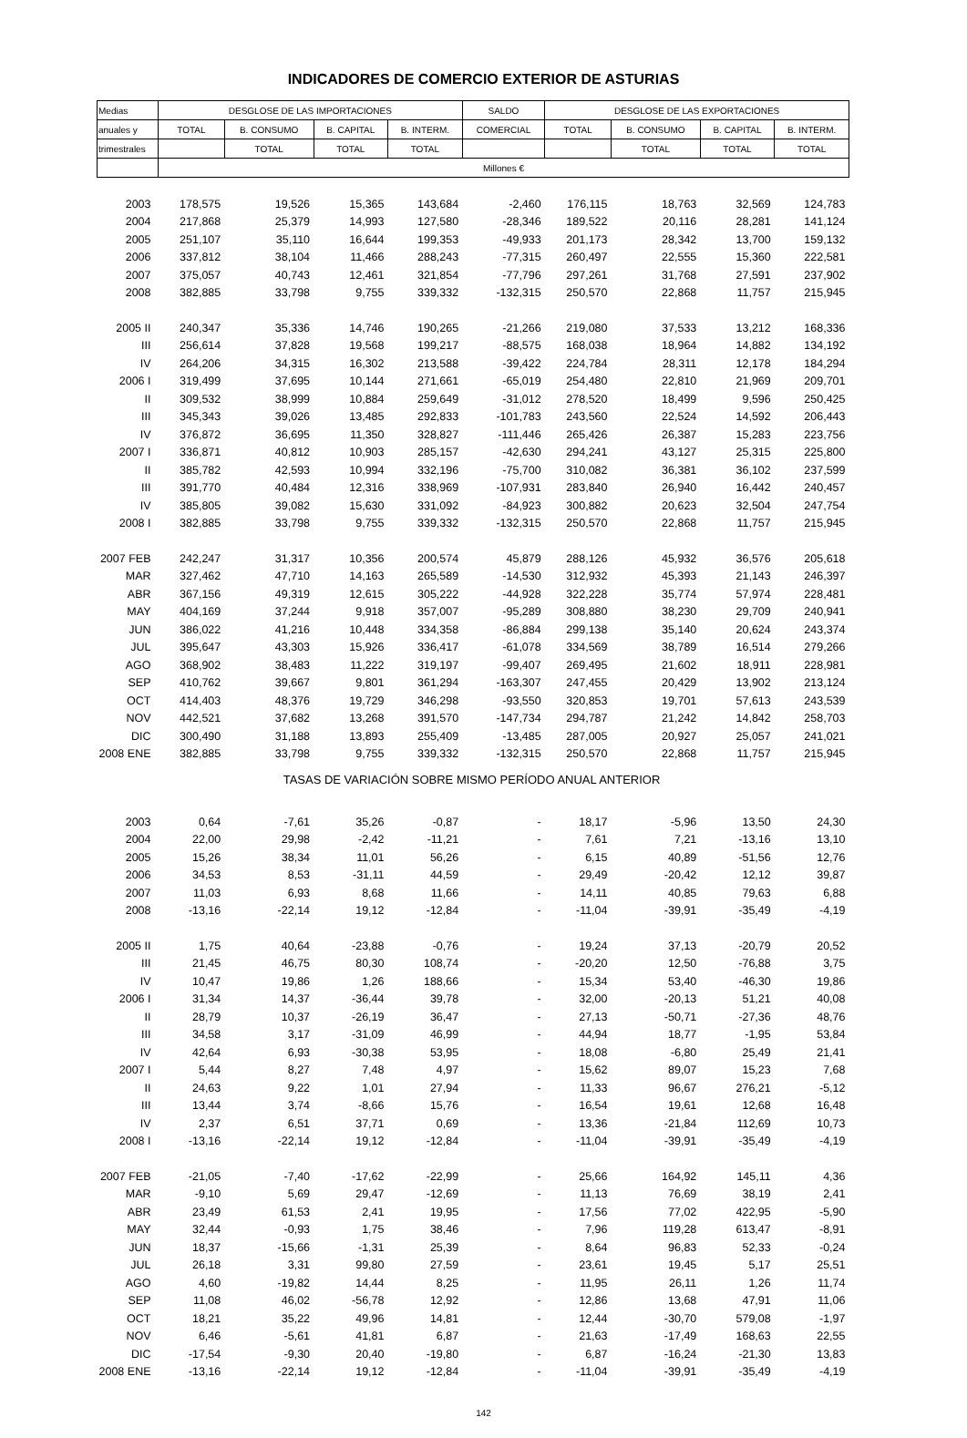INDICADORES DE COMERCIO EXTERIOR DE ASTURIAS
| Medias | DESGLOSE DE LAS IMPORTACIONES | | | | SALDO | DESGLOSE DE LAS EXPORTACIONES | | | |
| --- | --- | --- | --- | --- | --- | --- | --- | --- | --- |
| anuales y | TOTAL | B. CONSUMO | B. CAPITAL | B. INTERM. | COMERCIAL | TOTAL | B. CONSUMO | B. CAPITAL | B. INTERM. |
| trimestrales | | TOTAL | TOTAL | TOTAL | | | TOTAL | TOTAL | TOTAL |
| | Millones € | | | | | | | | |
| 2003 | 178,575 | 19,526 | 15,365 | 143,684 | -2,460 | 176,115 | 18,763 | 32,569 | 124,783 |
| 2004 | 217,868 | 25,379 | 14,993 | 127,580 | -28,346 | 189,522 | 20,116 | 28,281 | 141,124 |
| 2005 | 251,107 | 35,110 | 16,644 | 199,353 | -49,933 | 201,173 | 28,342 | 13,700 | 159,132 |
| 2006 | 337,812 | 38,104 | 11,466 | 288,243 | -77,315 | 260,497 | 22,555 | 15,360 | 222,581 |
| 2007 | 375,057 | 40,743 | 12,461 | 321,854 | -77,796 | 297,261 | 31,768 | 27,591 | 237,902 |
| 2008 | 382,885 | 33,798 | 9,755 | 339,332 | -132,315 | 250,570 | 22,868 | 11,757 | 215,945 |
| 2005 II | 240,347 | 35,336 | 14,746 | 190,265 | -21,266 | 219,080 | 37,533 | 13,212 | 168,336 |
| III | 256,614 | 37,828 | 19,568 | 199,217 | -88,575 | 168,038 | 18,964 | 14,882 | 134,192 |
| IV | 264,206 | 34,315 | 16,302 | 213,588 | -39,422 | 224,784 | 28,311 | 12,178 | 184,294 |
| 2006 I | 319,499 | 37,695 | 10,144 | 271,661 | -65,019 | 254,480 | 22,810 | 21,969 | 209,701 |
| II | 309,532 | 38,999 | 10,884 | 259,649 | -31,012 | 278,520 | 18,499 | 9,596 | 250,425 |
| III | 345,343 | 39,026 | 13,485 | 292,833 | -101,783 | 243,560 | 22,524 | 14,592 | 206,443 |
| IV | 376,872 | 36,695 | 11,350 | 328,827 | -111,446 | 265,426 | 26,387 | 15,283 | 223,756 |
| 2007 I | 336,871 | 40,812 | 10,903 | 285,157 | -42,630 | 294,241 | 43,127 | 25,315 | 225,800 |
| II | 385,782 | 42,593 | 10,994 | 332,196 | -75,700 | 310,082 | 36,381 | 36,102 | 237,599 |
| III | 391,770 | 40,484 | 12,316 | 338,969 | -107,931 | 283,840 | 26,940 | 16,442 | 240,457 |
| IV | 385,805 | 39,082 | 15,630 | 331,092 | -84,923 | 300,882 | 20,623 | 32,504 | 247,754 |
| 2008 I | 382,885 | 33,798 | 9,755 | 339,332 | -132,315 | 250,570 | 22,868 | 11,757 | 215,945 |
| 2007 FEB | 242,247 | 31,317 | 10,356 | 200,574 | 45,879 | 288,126 | 45,932 | 36,576 | 205,618 |
| MAR | 327,462 | 47,710 | 14,163 | 265,589 | -14,530 | 312,932 | 45,393 | 21,143 | 246,397 |
| ABR | 367,156 | 49,319 | 12,615 | 305,222 | -44,928 | 322,228 | 35,774 | 57,974 | 228,481 |
| MAY | 404,169 | 37,244 | 9,918 | 357,007 | -95,289 | 308,880 | 38,230 | 29,709 | 240,941 |
| JUN | 386,022 | 41,216 | 10,448 | 334,358 | -86,884 | 299,138 | 35,140 | 20,624 | 243,374 |
| JUL | 395,647 | 43,303 | 15,926 | 336,417 | -61,078 | 334,569 | 38,789 | 16,514 | 279,266 |
| AGO | 368,902 | 38,483 | 11,222 | 319,197 | -99,407 | 269,495 | 21,602 | 18,911 | 228,981 |
| SEP | 410,762 | 39,667 | 9,801 | 361,294 | -163,307 | 247,455 | 20,429 | 13,902 | 213,124 |
| OCT | 414,403 | 48,376 | 19,729 | 346,298 | -93,550 | 320,853 | 19,701 | 57,613 | 243,539 |
| NOV | 442,521 | 37,682 | 13,268 | 391,570 | -147,734 | 294,787 | 21,242 | 14,842 | 258,703 |
| DIC | 300,490 | 31,188 | 13,893 | 255,409 | -13,485 | 287,005 | 20,927 | 25,057 | 241,021 |
| 2008 ENE | 382,885 | 33,798 | 9,755 | 339,332 | -132,315 | 250,570 | 22,868 | 11,757 | 215,945 |
| TASAS DE VARIACIÓN SOBRE MISMO PERÍODO ANUAL ANTERIOR | | | | | | | | | |
| 2003 | 0,64 | -7,61 | 35,26 | -0,87 | - | 18,17 | -5,96 | 13,50 | 24,30 |
| 2004 | 22,00 | 29,98 | -2,42 | -11,21 | - | 7,61 | 7,21 | -13,16 | 13,10 |
| 2005 | 15,26 | 38,34 | 11,01 | 56,26 | - | 6,15 | 40,89 | -51,56 | 12,76 |
| 2006 | 34,53 | 8,53 | -31,11 | 44,59 | - | 29,49 | -20,42 | 12,12 | 39,87 |
| 2007 | 11,03 | 6,93 | 8,68 | 11,66 | - | 14,11 | 40,85 | 79,63 | 6,88 |
| 2008 | -13,16 | -22,14 | 19,12 | -12,84 | - | -11,04 | -39,91 | -35,49 | -4,19 |
| 2005 II | 1,75 | 40,64 | -23,88 | -0,76 | - | 19,24 | 37,13 | -20,79 | 20,52 |
| III | 21,45 | 46,75 | 80,30 | 108,74 | - | -20,20 | 12,50 | -76,88 | 3,75 |
| IV | 10,47 | 19,86 | 1,26 | 188,66 | - | 15,34 | 53,40 | -46,30 | 19,86 |
| 2006 I | 31,34 | 14,37 | -36,44 | 39,78 | - | 32,00 | -20,13 | 51,21 | 40,08 |
| II | 28,79 | 10,37 | -26,19 | 36,47 | - | 27,13 | -50,71 | -27,36 | 48,76 |
| III | 34,58 | 3,17 | -31,09 | 46,99 | - | 44,94 | 18,77 | -1,95 | 53,84 |
| IV | 42,64 | 6,93 | -30,38 | 53,95 | - | 18,08 | -6,80 | 25,49 | 21,41 |
| 2007 I | 5,44 | 8,27 | 7,48 | 4,97 | - | 15,62 | 89,07 | 15,23 | 7,68 |
| II | 24,63 | 9,22 | 1,01 | 27,94 | - | 11,33 | 96,67 | 276,21 | -5,12 |
| III | 13,44 | 3,74 | -8,66 | 15,76 | - | 16,54 | 19,61 | 12,68 | 16,48 |
| IV | 2,37 | 6,51 | 37,71 | 0,69 | - | 13,36 | -21,84 | 112,69 | 10,73 |
| 2008 I | -13,16 | -22,14 | 19,12 | -12,84 | - | -11,04 | -39,91 | -35,49 | -4,19 |
| 2007 FEB | -21,05 | -7,40 | -17,62 | -22,99 | - | 25,66 | 164,92 | 145,11 | 4,36 |
| MAR | -9,10 | 5,69 | 29,47 | -12,69 | - | 11,13 | 76,69 | 38,19 | 2,41 |
| ABR | 23,49 | 61,53 | 2,41 | 19,95 | - | 17,56 | 77,02 | 422,95 | -5,90 |
| MAY | 32,44 | -0,93 | 1,75 | 38,46 | - | 7,96 | 119,28 | 613,47 | -8,91 |
| JUN | 18,37 | -15,66 | -1,31 | 25,39 | - | 8,64 | 96,83 | 52,33 | -0,24 |
| JUL | 26,18 | 3,31 | 99,80 | 27,59 | - | 23,61 | 19,45 | 5,17 | 25,51 |
| AGO | 4,60 | -19,82 | 14,44 | 8,25 | - | 11,95 | 26,11 | 1,26 | 11,74 |
| SEP | 11,08 | 46,02 | -56,78 | 12,92 | - | 12,86 | 13,68 | 47,91 | 11,06 |
| OCT | 18,21 | 35,22 | 49,96 | 14,81 | - | 12,44 | -30,70 | 579,08 | -1,97 |
| NOV | 6,46 | -5,61 | 41,81 | 6,87 | - | 21,63 | -17,49 | 168,63 | 22,55 |
| DIC | -17,54 | -9,30 | 20,40 | -19,80 | - | 6,87 | -16,24 | -21,30 | 13,83 |
| 2008 ENE | -13,16 | -22,14 | 19,12 | -12,84 | - | -11,04 | -39,91 | -35,49 | -4,19 |
142